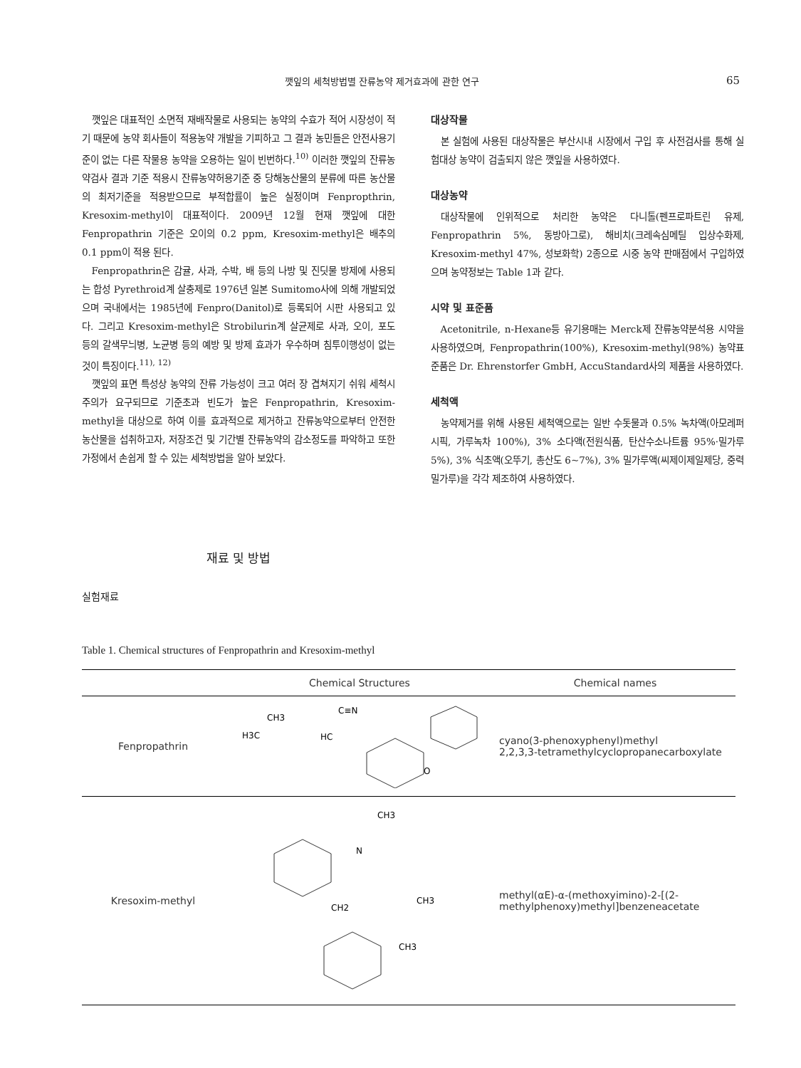깻잎의 세척방법별 잔류농약 제거효과에 관한 연구 65
깻잎은 대표적인 소면적 재배작물로 사용되는 농약의 수효가 적어 시장성이 적기 때문에 농약 회사들이 적용농약 개발을 기피하고 그 결과 농민들은 안전사용기준이 없는 다른 작물용 농약을 오용하는 일이 빈번하다.<sup>10)</sup> 이러한 깻잎의 잔류농약검사 결과 기준 적용시 잔류농약허용기준 중 당해농산물의 분류에 따른 농산물의 최저기준을 적용받으므로 부적합률이 높은 실정이며 Fenpropthrin, Kresoxim-methyl이 대표적이다. 2009년 12월 현재 깻잎에 대한 Fenpropathrin 기준은 오이의 0.2 ppm, Kresoxim-methyl은 배추의 0.1 ppm이 적용 된다.
Fenpropathrin은 감귤, 사과, 수박, 배 등의 나방 및 진딧물 방제에 사용되는 합성 Pyrethroid계 살충제로 1976년 일본 Sumitomo사에 의해 개발되었으며 국내에서는 1985년에 Fenpro(Danitol)로 등록되어 시판 사용되고 있다. 그리고 Kresoxim-methyl은 Strobilurin계 살균제로 사과, 오이, 포도 등의 갈색무늬병, 노균병 등의 예방 및 방제 효과가 우수하며 침투이행성이 없는 것이 특징이다.<sup>11), 12)</sup>
깻잎의 표면 특성상 농약의 잔류 가능성이 크고 여러 장 겹쳐지기 쉬워 세척시 주의가 요구되므로 기준초과 빈도가 높은 Fenpropathrin, Kresoxim-methyl을 대상으로 하여 이를 효과적으로 제거하고 잔류농약으로부터 안전한 농산물을 섭취하고자, 저장조건 및 기간별 잔류농약의 감소정도를 파악하고 또한 가정에서 손쉽게 할 수 있는 세척방법을 알아 보았다.
대상작물
본 실험에 사용된 대상작물은 부산시내 시장에서 구입 후 사전검사를 통해 실험대상 농약이 검출되지 않은 깻잎을 사용하였다.
대상농약
대상작물에 인위적으로 처리한 농약은 다니톨(펜프로파트린 유제, Fenpropathrin 5%, 동방아그로), 해비치(크레속심메틸 입상수화제, Kresoxim-methyl 47%, 성보화학) 2종으로 시중 농약 판매점에서 구입하였으며 농약정보는 Table 1과 같다.
시약 및 표준품
Acetonitrile, n-Hexane등 유기용매는 Merck제 잔류농약분석용 시약을 사용하였으며, Fenpropathrin(100%), Kresoxim-methyl(98%) 농약표준품은 Dr. Ehrenstorfer GmbH, AccuStandard사의 제품을 사용하였다.
세척액
농약제거를 위해 사용된 세척액으로는 일반 수돗물과 0.5% 녹차액(아모레퍼시픽, 가루녹차 100%), 3% 소다액(전원식품, 탄산수소나트륨 95%·밀가루 5%), 3% 식초액(오뚜기, 총산도 6~7%), 3% 밀가루액(씨제이제일제당, 중력밀가루)을 각각 제조하여 사용하였다.
재료 및 방법
실험재료
Table 1. Chemical structures of Fenpropathrin and Kresoxim-methyl
| | Chemical Structures | Chemical names |
| --- | --- | --- |
| Fenpropathrin | CH3 H3C HC C≡N O | cyano(3-phenoxyphenyl)methyl 2,2,3,3-tetramethylcyclopropanecarboxylate |
| Kresoxim-methyl | CH3 N CH3 CH2 CH3 | methyl(αE)-α-(methoxyimino)-2-[(2-methylphenoxy)methyl]benzeneacetate |